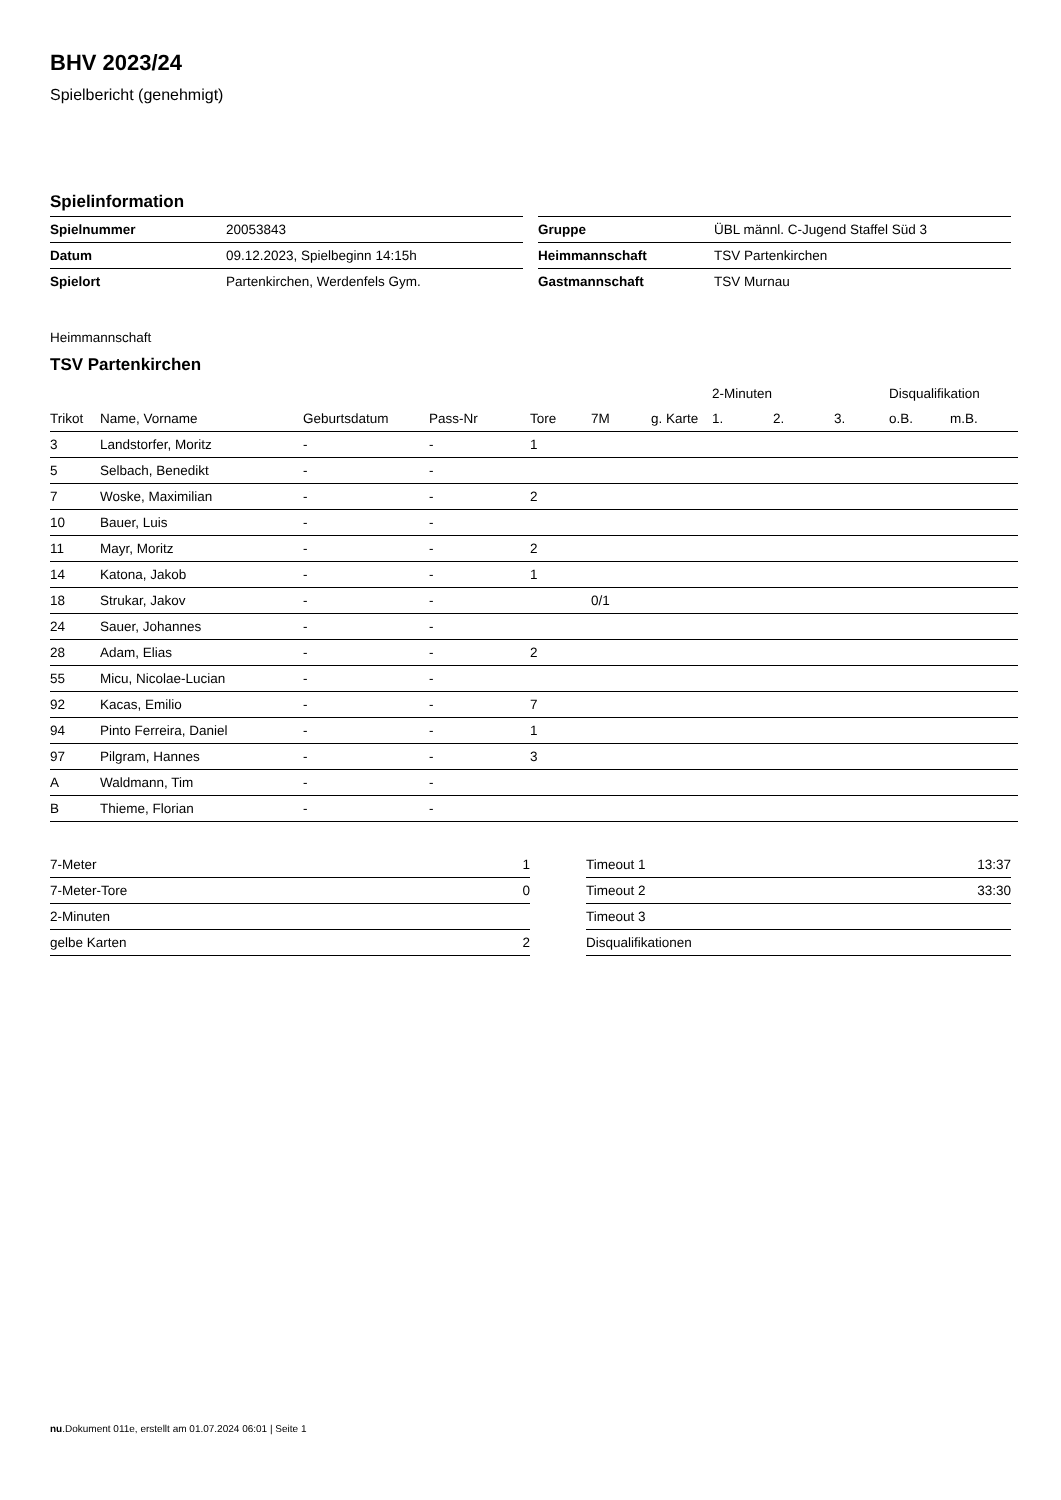BHV 2023/24
Spielbericht (genehmigt)
Spielinformation
| Spielnummer | 20053843 |
| Datum | 09.12.2023, Spielbeginn 14:15h |
| Spielort | Partenkirchen, Werdenfels Gym. |
| Gruppe | ÜBL männl. C-Jugend Staffel Süd 3 |
| Heimmannschaft | TSV Partenkirchen |
| Gastmannschaft | TSV Murnau |
Heimmannschaft
TSV Partenkirchen
| | | | | | | | 2-Minuten | | | Disqualifikation | |
| --- | --- | --- | --- | --- | --- | --- | --- | --- | --- | --- | --- |
| Trikot | Name, Vorname | Geburtsdatum | Pass-Nr | Tore | 7M | g. Karte | 1. | 2. | 3. | o.B. | m.B. |
| 3 | Landstorfer, Moritz | - | - | 1 | | | | | | | |
| 5 | Selbach, Benedikt | - | - | | | | | | | | |
| 7 | Woske, Maximilian | - | - | 2 | | | | | | | |
| 10 | Bauer, Luis | - | - | | | | | | | | |
| 11 | Mayr, Moritz | - | - | 2 | | | | | | | |
| 14 | Katona, Jakob | - | - | 1 | | | | | | | |
| 18 | Strukar, Jakov | - | - | | 0/1 | | | | | | |
| 24 | Sauer, Johannes | - | - | | | | | | | | |
| 28 | Adam, Elias | - | - | 2 | | | | | | | |
| 55 | Micu, Nicolae-Lucian | - | - | | | | | | | | |
| 92 | Kacas, Emilio | - | - | 7 | | | | | | | |
| 94 | Pinto Ferreira, Daniel | - | - | 1 | | | | | | | |
| 97 | Pilgram, Hannes | - | - | 3 | | | | | | | |
| A | Waldmann, Tim | - | - | | | | | | | | |
| B | Thieme, Florian | - | - | | | | | | | | |
| 7-Meter | 1 |
| 7-Meter-Tore | 0 |
| 2-Minuten | |
| gelbe Karten | 2 |
| Timeout 1 | 13:37 |
| Timeout 2 | 33:30 |
| Timeout 3 | |
| Disqualifikationen | |
nu.Dokument 011e, erstellt am 01.07.2024 06:01 | Seite 1